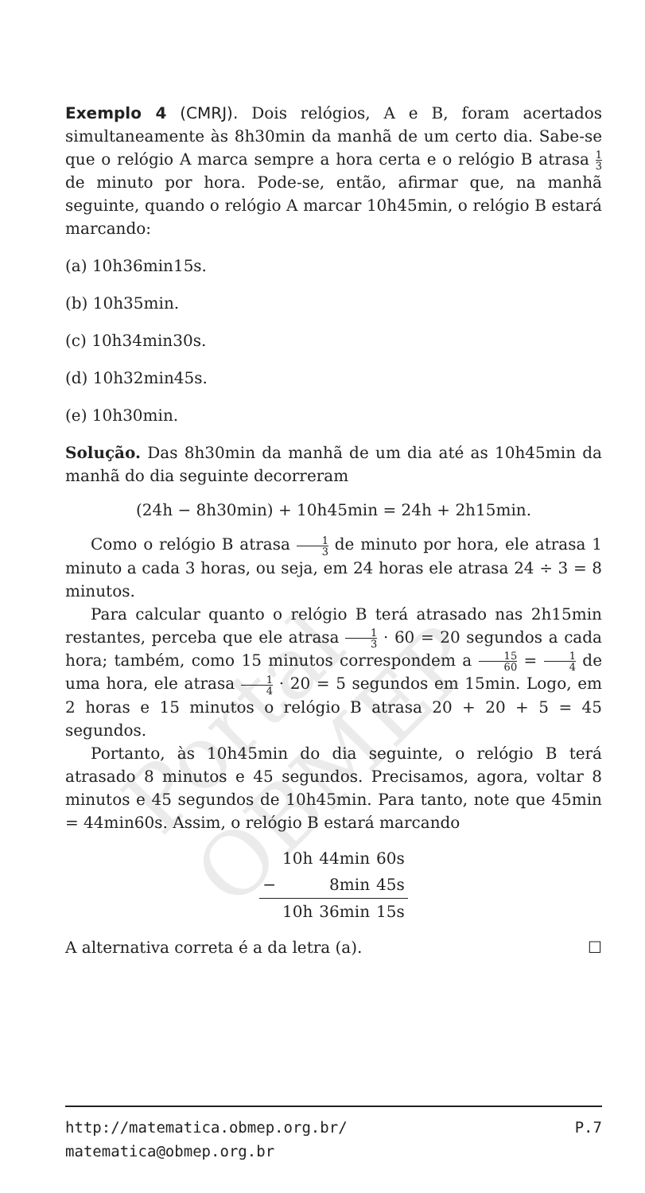Portal OBMEP
Exemplo 4 (CMRJ). Dois relógios, A e B, foram acertados simultaneamente às 8h30min da manhã de um certo dia. Sabe-se que o relógio A marca sempre a hora certa e o relógio B atrasa 1 3 de minuto por hora. Pode-se, então, afirmar que, na manhã seguinte, quando o relógio A marcar 10h45min, o relógio B estará marcando:
(a) 10h36min15s.
(b) 10h35min.
(c) 10h34min30s.
(d) 10h32min45s.
(e) 10h30min.
Solução. Das 8h30min da manhã de um dia até as 10h45min da manhã do dia seguinte decorreram
(24h − 8h30min) + 10h45min = 24h + 2h15min.
Como o relógio B atrasa 1 3 de minuto por hora, ele atrasa 1 minuto a cada 3 horas, ou seja, em 24 horas ele atrasa 24 ÷ 3 = 8 minutos.
Para calcular quanto o relógio B terá atrasado nas 2h15min restantes, perceba que ele atrasa 1 3 · 60 = 20 segundos a cada hora; também, como 15 minutos correspondem a 15 60 = 1 4 de uma hora, ele atrasa 1 4 · 20 = 5 segundos em 15min. Logo, em 2 horas e 15 minutos o relógio B atrasa 20 + 20 + 5 = 45 segundos.
Portanto, às 10h45min do dia seguinte, o relógio B terá atrasado 8 minutos e 45 segundos. Precisamos, agora, voltar 8 minutos e 45 segundos de 10h45min. Para tanto, note que 45min = 44min60s. Assim, o relógio B estará marcando
| | 10h | 44min | 60s |
| − | | 8min | 45s |
| | 10h | 36min | 15s |
A alternativa correta é a da letra (a). ☐
http://matematica.obmep.org.br/ P.7
matematica@obmep.org.br